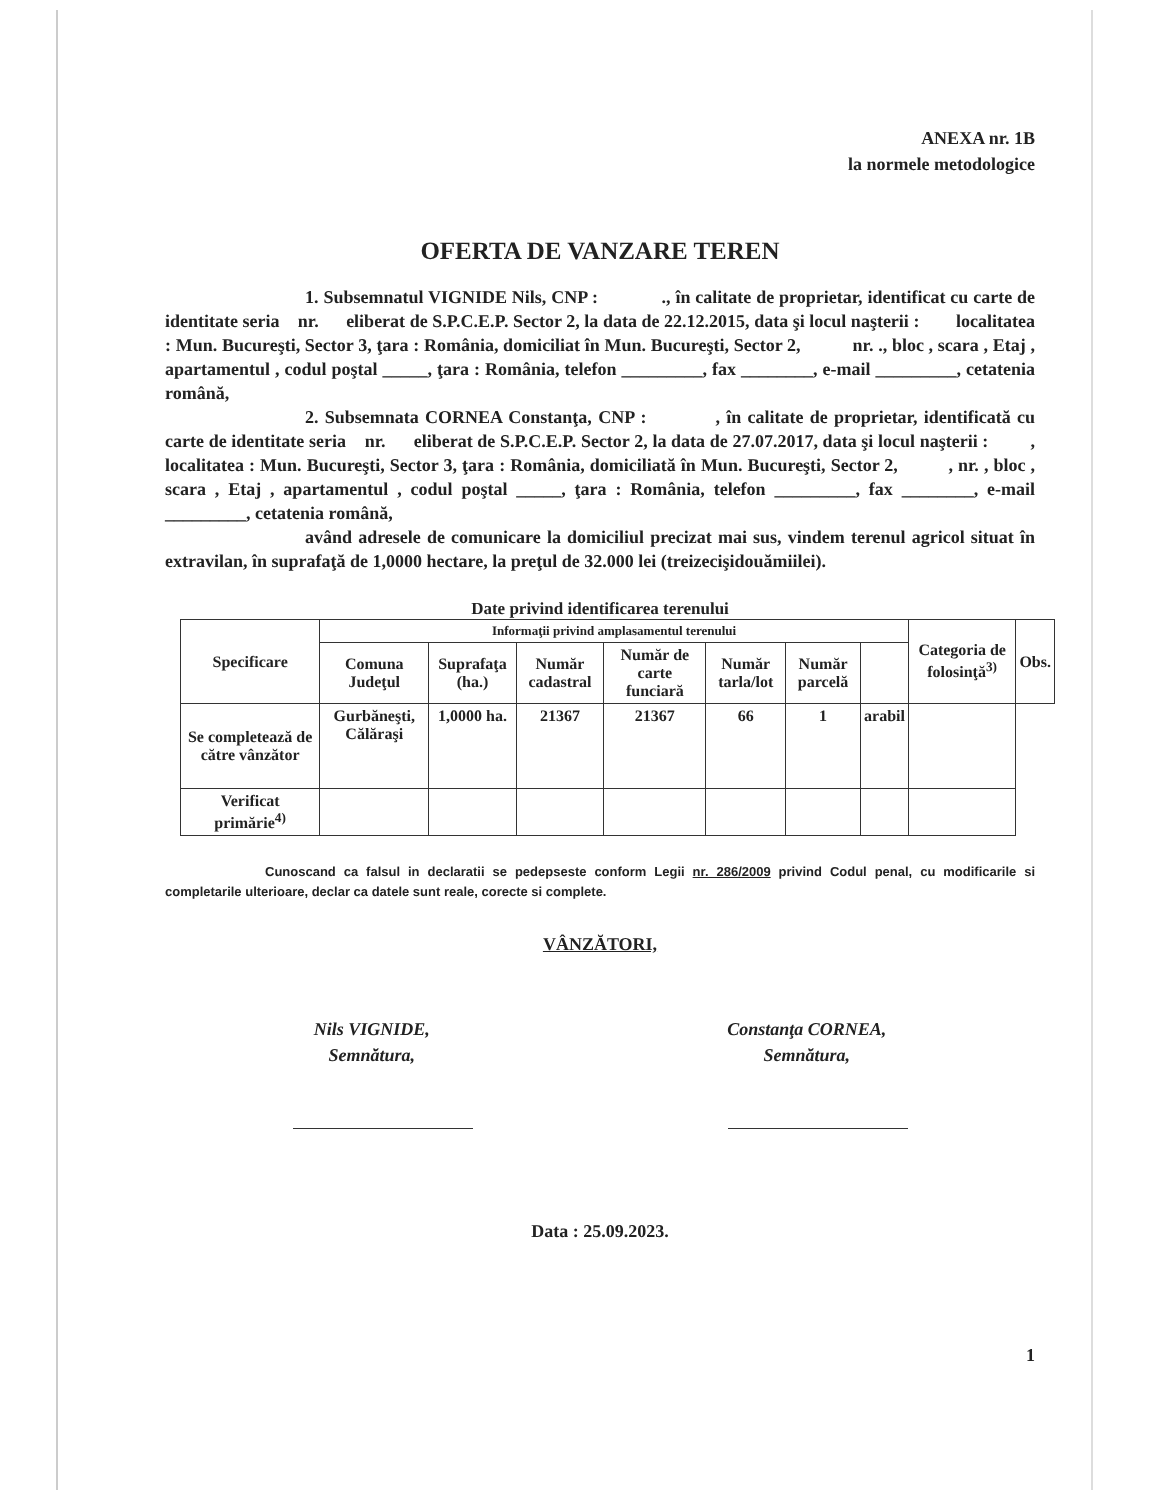ANEXA nr. 1B
la normele metodologice
OFERTA DE VANZARE TEREN
1. Subsemnatul VIGNIDE Nils, CNP : ., în calitate de proprietar, identificat cu carte de identitate seria nr. eliberat de S.P.C.E.P. Sector 2, la data de 22.12.2015, data şi locul naşterii : localitatea : Mun. Bucureşti, Sector 3, ţara : România, domiciliat în Mun. Bucureşti, Sector 2, nr. ., bloc , scara , Etaj , apartamentul , codul poştal _____, ţara : România, telefon _________, fax ________, e-mail _________, cetatenia română,
2. Subsemnata CORNEA Constanţa, CNP : , în calitate de proprietar, identificată cu carte de identitate seria nr. eliberat de S.P.C.E.P. Sector 2, la data de 27.07.2017, data şi locul naşterii : , localitatea : Mun. Bucureşti, Sector 3, ţara : România, domiciliată în Mun. Bucureşti, Sector 2, , nr. , bloc , scara , Etaj , apartamentul , codul poştal _____, ţara : România, telefon _________, fax ________, e-mail _________, cetatenia română,
având adresele de comunicare la domiciliul precizat mai sus, vindem terenul agricol situat în extravilan, în suprafaţă de 1,0000 hectare, la preţul de 32.000 lei (treizecişidouămiilei).
Date privind identificarea terenului
| Specificare | Informaţii privind amplasamentul terenului | | | | | | | Categoria de folosinţă<sup>3)</sup> | Obs. |
| --- | --- | --- | --- | --- | --- | --- | --- | --- | --- |
| | Comuna Judeţul | Suprafaţa (ha.) | Număr cadastral | Număr de carte funciară | Număr tarla/lot | Număr parcelă | | | |
| Se completează de către vânzător | Gurbăneşti, Călăraşi | 1,0000 ha. | 21367 | 21367 | 66 | 1 | arabil | | |
| Verificat primărie<sup>4)</sup> | | | | | | | | | |
Cunoscand ca falsul in declaratii se pedepseste conform Legii nr. 286/2009 privind Codul penal, cu modificarile si completarile ulterioare, declar ca datele sunt reale, corecte si complete.
VÂNZĂTORI,
Nils VIGNIDE,
Semnătura,
Constanţa CORNEA,
Semnătura,
Data : 25.09.2023.
1